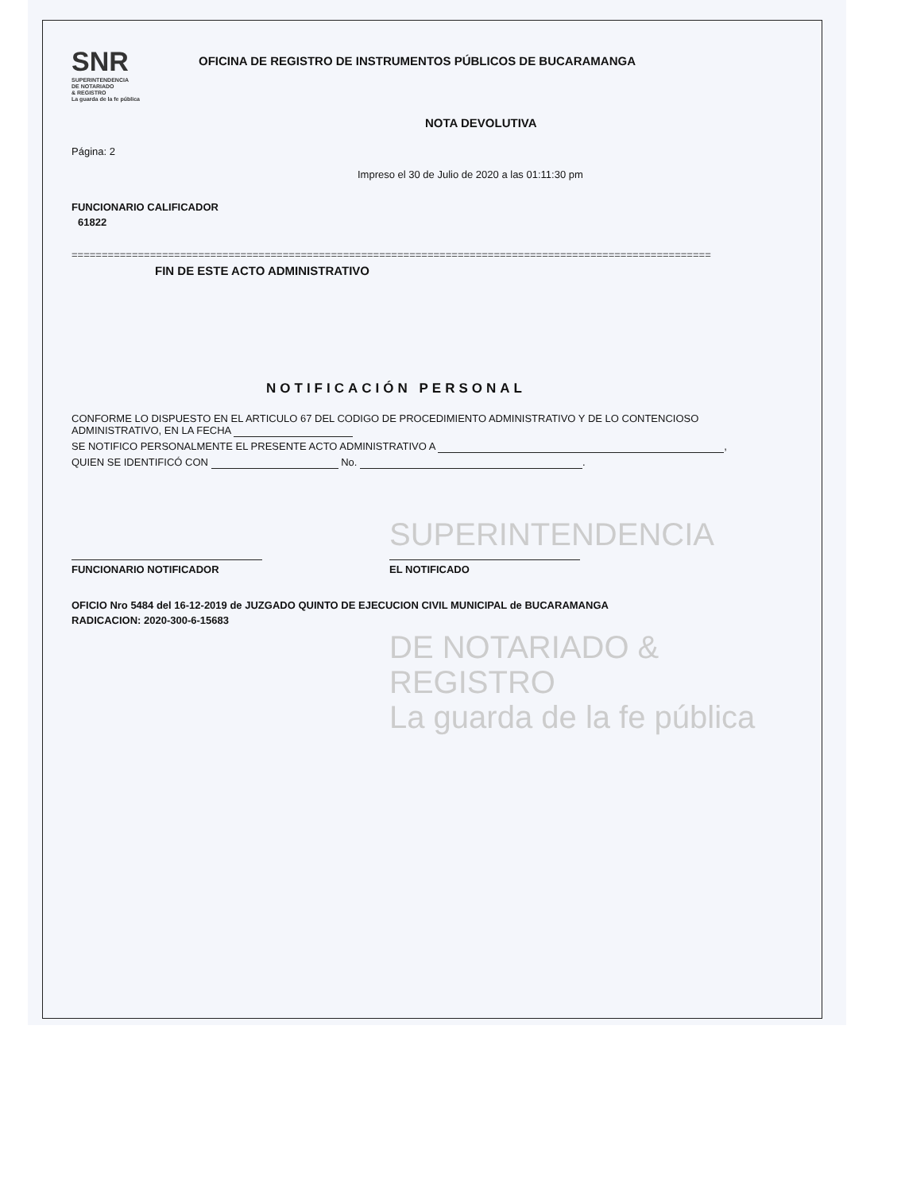SNR SUPERINTENDENCIA
DE NOTARIADO
& REGISTRO
La guarda de la fe pública
OFICINA DE REGISTRO DE INSTRUMENTOS PÚBLICOS DE BUCARAMANGA
NOTA DEVOLUTIVA
Página: 2
Impreso el 30 de Julio de 2020 a las 01:11:30 pm
FUNCIONARIO CALIFICADOR
61822
==========================================================================================================
FIN DE ESTE ACTO ADMINISTRATIVO
NOTIFICACIÓN PERSONAL
CONFORME LO DISPUESTO EN EL ARTICULO 67 DEL CODIGO DE PROCEDIMIENTO ADMINISTRATIVO Y DE LO CONTENCIOSO ADMINISTRATIVO, EN LA FECHA
SE NOTIFICO PERSONALMENTE EL PRESENTE ACTO ADMINISTRATIVO A ,
QUIEN SE IDENTIFICÓ CON No. .
SUPERINTENDENCIA
FUNCIONARIO NOTIFICADOR EL NOTIFICADO
OFICIO Nro 5484 del 16-12-2019 de JUZGADO QUINTO DE EJECUCION CIVIL MUNICIPAL de BUCARAMANGA
RADICACION: 2020-300-6-15683
DE NOTARIADO & REGISTRO
La guarda de la fe pública